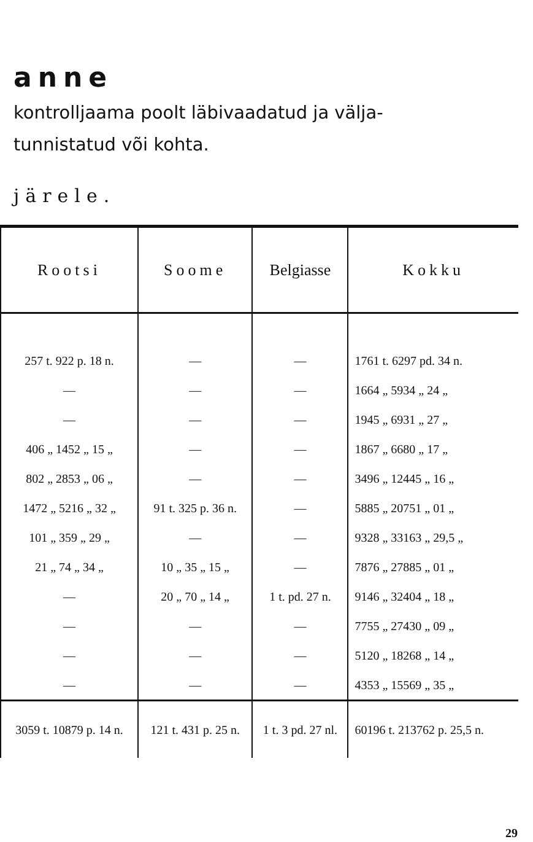anne
kontrolljaama poolt läbivaadatud ja välja-
tunnistatud või kohta.
järele.
| Rootsi | Soome | Belgiasse | Kokku |
| --- | --- | --- | --- |
| 257 t. 922 p. 18 n. | — | — | 1761 t. 6297 pd. 34 n. |
| — | — | — | 1664 „ 5934 „ 24 „ |
| — | — | — | 1945 „ 6931 „ 27 „ |
| 406 „ 1452 „ 15 „ | — | — | 1867 „ 6680 „ 17 „ |
| 802 „ 2853 „ 06 „ | — | — | 3496 „ 12445 „ 16 „ |
| 1472 „ 5216 „ 32 „ | 91 t. 325 p. 36 n. | — | 5885 „ 20751 „ 01 „ |
| 101 „ 359 „ 29 „ | — | — | 9328 „ 33163 „ 29,5 „ |
| 21 „ 74 „ 34 „ | 10 „ 35 „ 15 „ | — | 7876 „ 27885 „ 01 „ |
| — | 20 „ 70 „ 14 „ | 1 t. pd. 27 n. | 9146 „ 32404 „ 18 „ |
| — | — | — | 7755 „ 27430 „ 09 „ |
| — | — | — | 5120 „ 18268 „ 14 „ |
| — | — | — | 4353 „ 15569 „ 35 „ |
| 3059 t. 10879 p. 14 n. | 121 t. 431 p. 25 n. | 1 t. 3 pd. 27 nl. | 60196 t. 213762 p. 25,5 n. |
29